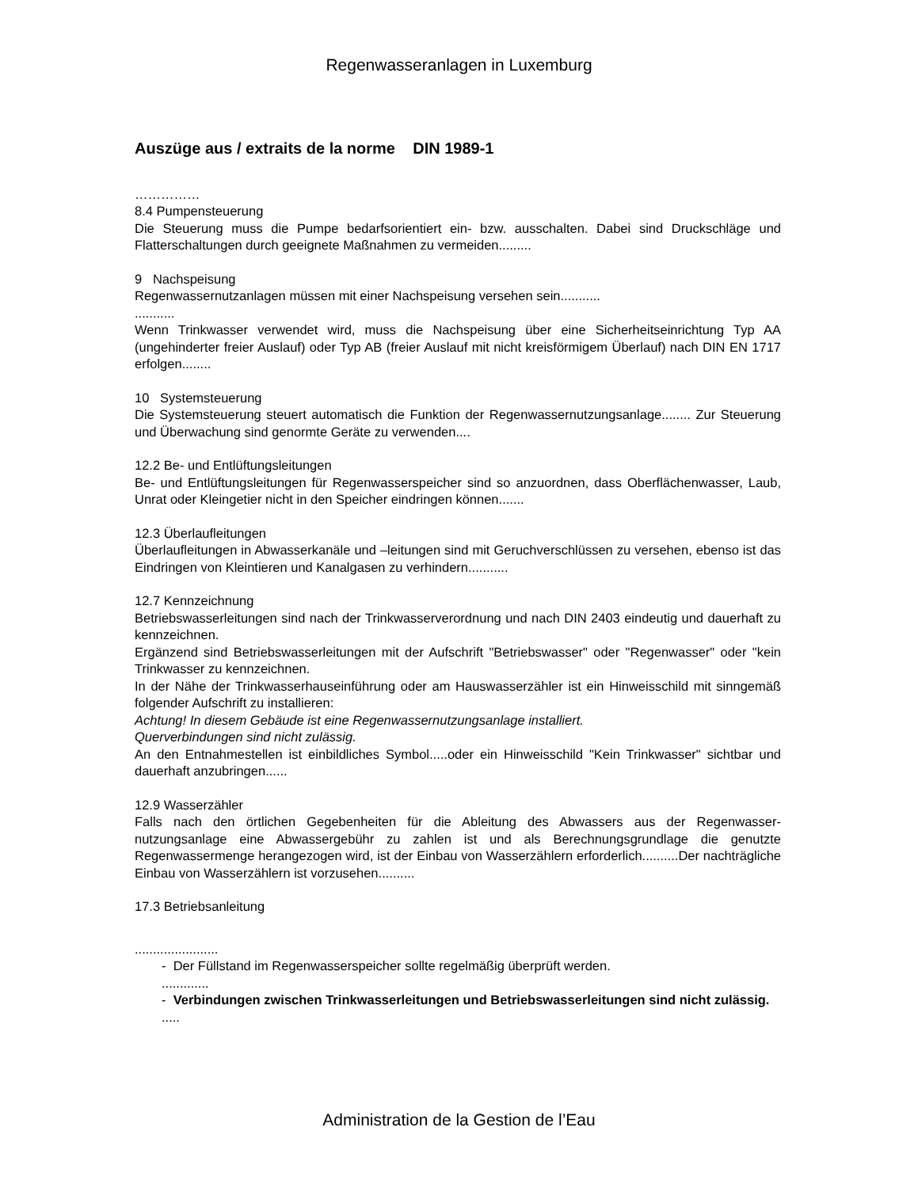Regenwasseranlagen in Luxemburg
Auszüge aus / extraits de la norme DIN 1989-1
……………
8.4 Pumpensteuerung
Die Steuerung muss die Pumpe bedarfsorientiert ein- bzw. ausschalten. Dabei sind Druckschläge und Flatterschaltungen durch geeignete Maßnahmen zu vermeiden.........
9 Nachspeisung
Regenwassernutzanlagen müssen mit einer Nachspeisung versehen sein...........
...........
Wenn Trinkwasser verwendet wird, muss die Nachspeisung über eine Sicherheitseinrichtung Typ AA (ungehinderter freier Auslauf) oder Typ AB (freier Auslauf mit nicht kreisförmigem Überlauf) nach DIN EN 1717 erfolgen........
10 Systemsteuerung
Die Systemsteuerung steuert automatisch die Funktion der Regenwassernutzungsanlage........ Zur Steuerung und Überwachung sind genormte Geräte zu verwenden....
12.2 Be- und Entlüftungsleitungen
Be- und Entlüftungsleitungen für Regenwasserspeicher sind so anzuordnen, dass Oberflächenwasser, Laub, Unrat oder Kleingetier nicht in den Speicher eindringen können.......
12.3 Überlaufleitungen
Überlaufleitungen in Abwasserkanäle und –leitungen sind mit Geruchverschlüssen zu versehen, ebenso ist das Eindringen von Kleintieren und Kanalgasen zu verhindern...........
12.7 Kennzeichnung
Betriebswasserleitungen sind nach der Trinkwasserverordnung und nach DIN 2403 eindeutig und dauerhaft zu kennzeichnen.
Ergänzend sind Betriebswasserleitungen mit der Aufschrift "Betriebswasser" oder "Regenwasser" oder "kein Trinkwasser zu kennzeichnen.
In der Nähe der Trinkwasserhauseinführung oder am Hauswasserzähler ist ein Hinweisschild mit sinngemäß folgender Aufschrift zu installieren:
Achtung! In diesem Gebäude ist eine Regenwassernutzungsanlage installiert.
Querverbindungen sind nicht zulässig.
An den Entnahmestellen ist einbildliches Symbol.....oder ein Hinweisschild "Kein Trinkwasser" sichtbar und dauerhaft anzubringen......
12.9 Wasserzähler
Falls nach den örtlichen Gegebenheiten für die Ableitung des Abwassers aus der Regenwasser-nutzungsanlage eine Abwassergebühr zu zahlen ist und als Berechnungsgrundlage die genutzte Regenwassermenge herangezogen wird, ist der Einbau von Wasserzählern erforderlich..........Der nachträgliche Einbau von Wasserzählern ist vorzusehen..........
17.3 Betriebsanleitung
.......................
- Der Füllstand im Regenwasserspeicher sollte regelmäßig überprüft werden.
.............
- Verbindungen zwischen Trinkwasserleitungen und Betriebswasserleitungen sind nicht zulässig.
.....
Administration de la Gestion de l’Eau